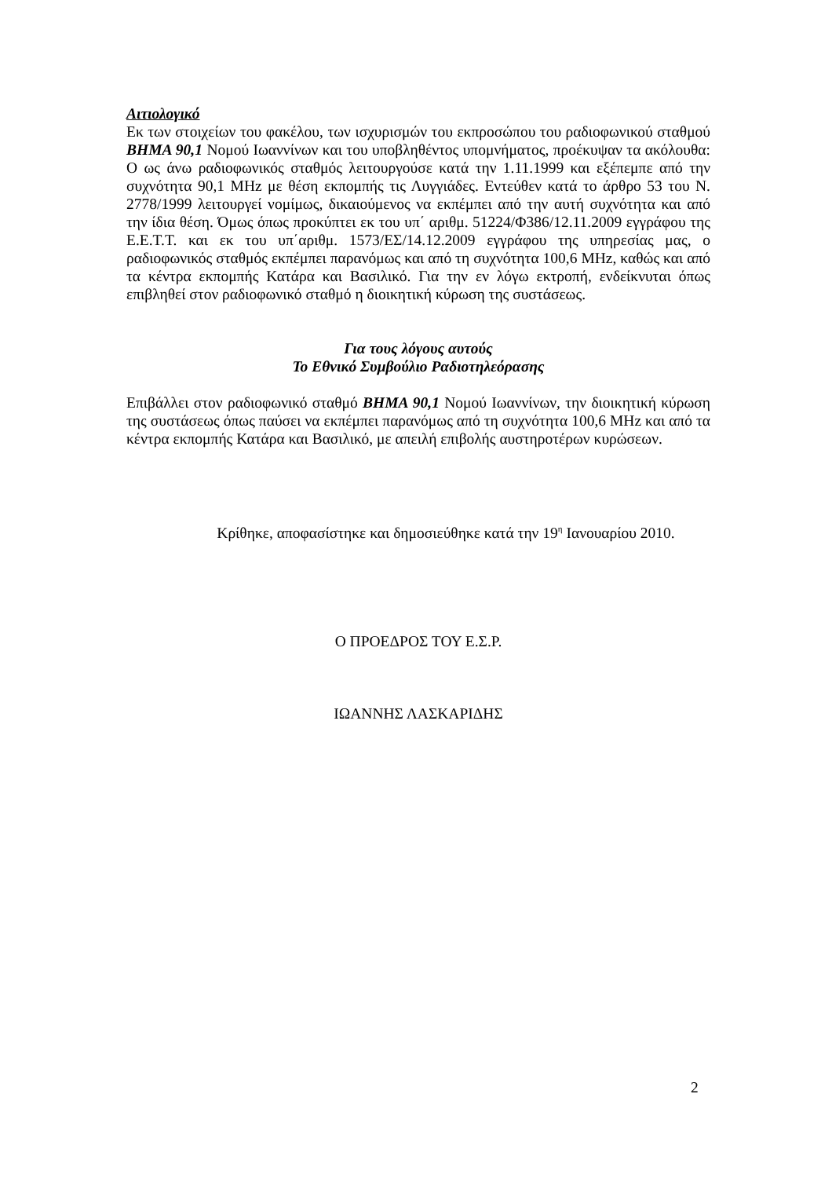Αιτιολογικό
Εκ των στοιχείων του φακέλου, των ισχυρισμών του εκπροσώπου του ραδιοφωνικού σταθμού ΒΗΜΑ 90,1 Νομού Ιωαννίνων και του υποβληθέντος υπομνήματος, προέκυψαν τα ακόλουθα: Ο ως άνω ραδιοφωνικός σταθμός λειτουργούσε κατά την 1.11.1999 και εξέπεμπε από την συχνότητα 90,1 MHz με θέση εκπομπής τις Λυγγιάδες. Εντεύθεν κατά το άρθρο 53 του Ν. 2778/1999 λειτουργεί νομίμως, δικαιούμενος να εκπέμπει από την αυτή συχνότητα και από την ίδια θέση. Όμως όπως προκύπτει εκ του υπ΄ αριθμ. 51224/Φ386/12.11.2009 εγγράφου της Ε.Ε.Τ.Τ. και εκ του υπ΄αριθμ. 1573/ΕΣ/14.12.2009 εγγράφου της υπηρεσίας μας, ο ραδιοφωνικός σταθμός εκπέμπει παρανόμως και από τη συχνότητα 100,6 MHz, καθώς και από τα κέντρα εκπομπής Κατάρα και Βασιλικό. Για την εν λόγω εκτροπή, ενδείκνυται όπως επιβληθεί στον ραδιοφωνικό σταθμό η διοικητική κύρωση της συστάσεως.
Για τους λόγους αυτούς
Το Εθνικό Συμβούλιο Ραδιοτηλεόρασης
Επιβάλλει στον ραδιοφωνικό σταθμό ΒΗΜΑ 90,1 Νομού Ιωαννίνων, την διοικητική κύρωση της συστάσεως όπως παύσει να εκπέμπει παρανόμως από τη συχνότητα 100,6 MHz και από τα κέντρα εκπομπής Κατάρα και Βασιλικό, με απειλή επιβολής αυστηροτέρων κυρώσεων.
Κρίθηκε, αποφασίστηκε και δημοσιεύθηκε κατά την 19<sup>η</sup> Ιανουαρίου 2010.
Ο ΠΡΟΕΔΡΟΣ ΤΟΥ Ε.Σ.Ρ.
ΙΩΑΝΝΗΣ ΛΑΣΚΑΡΙΔΗΣ
2